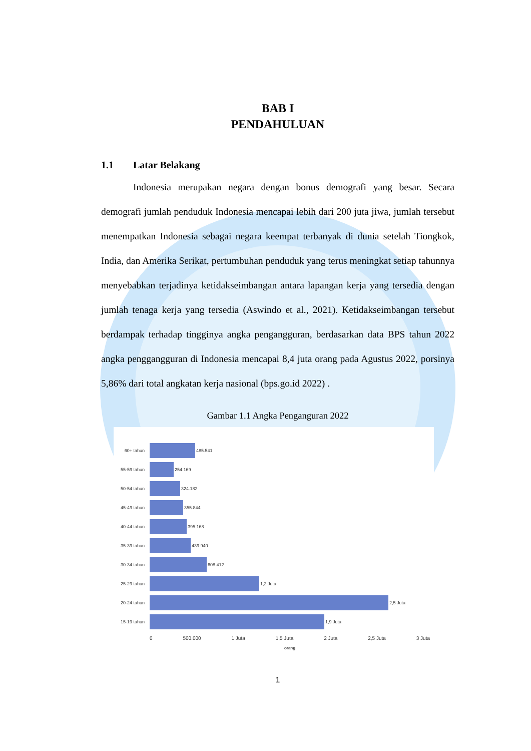BAB I
PENDAHULUAN
1.1 Latar Belakang
Indonesia merupakan negara dengan bonus demografi yang besar. Secara demografi jumlah penduduk Indonesia mencapai lebih dari 200 juta jiwa, jumlah tersebut menempatkan Indonesia sebagai negara keempat terbanyak di dunia setelah Tiongkok, India, dan Amerika Serikat, pertumbuhan penduduk yang terus meningkat setiap tahunnya menyebabkan terjadinya ketidakseimbangan antara lapangan kerja yang tersedia dengan jumlah tenaga kerja yang tersedia (Aswindo et al., 2021). Ketidakseimbangan tersebut berdampak terhadap tingginya angka pengangguran, berdasarkan data BPS tahun 2022 angka penggangguran di Indonesia mencapai 8,4 juta orang pada Agustus 2022, porsinya 5,86% dari total angkatan kerja nasional (bps.go.id 2022) .
Gambar 1.1 Angka Penganguran 2022
60+ tahun 485.541
55-59 tahun 254.169
50-54 tahun 324.182
45-49 tahun 355.844
40-44 tahun 395.168
35-39 tahun 439.940
30-34 tahun 608.412
25-29 tahun 1,2 Juta
20-24 tahun 2,5 Juta
15-19 tahun 1,9 Juta
0 500.000 1 Juta 1,5 Juta 2 Juta 2,5 Juta 3 Juta
orang
1